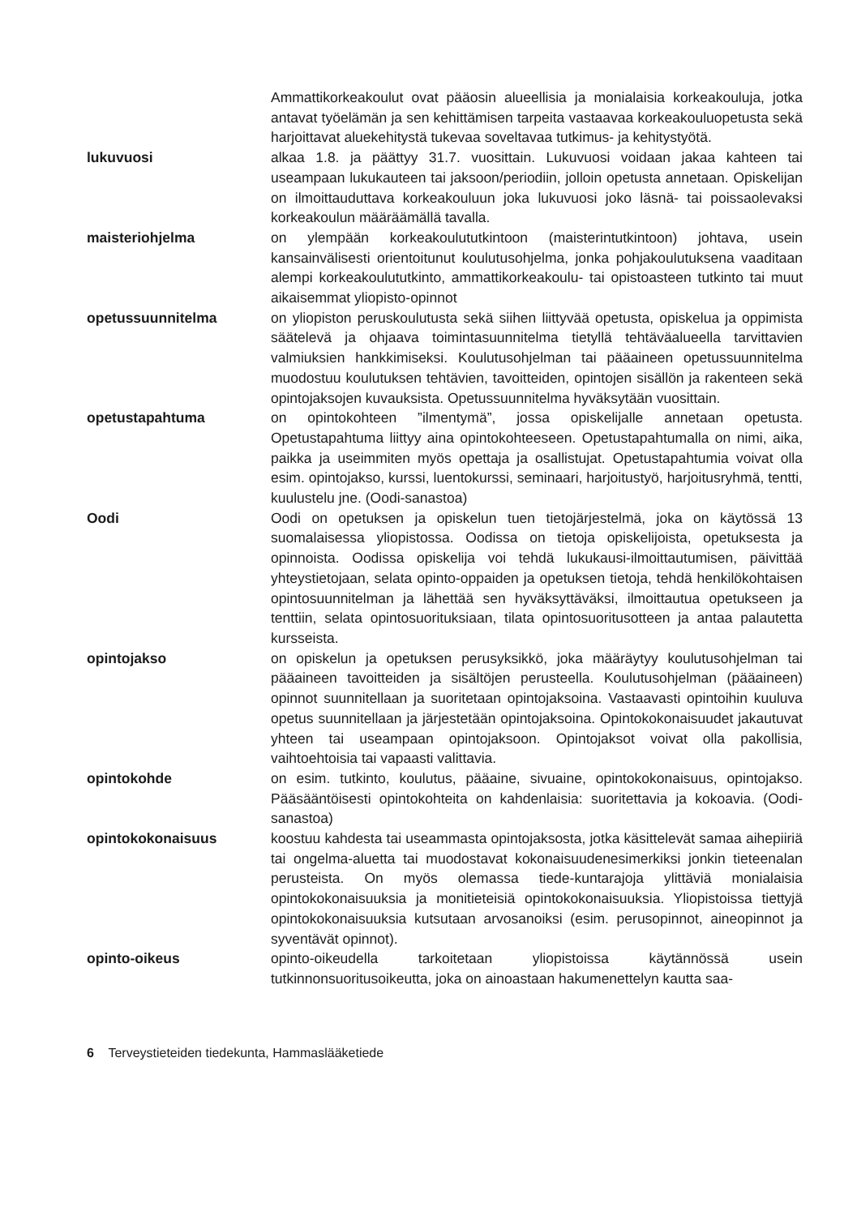Ammattikorkeakoulut ovat pääosin alueellisia ja monialaisia korkea­kouluja, jotka antavat työelämän ja sen kehittämisen tarpeita vastaavaa korkeakouluopetusta sekä harjoittavat aluekehitystä tukevaa soveltavaa tutkimus- ja kehitystyötä.
lukuvuosi alkaa 1.8. ja päättyy 31.7. vuosittain. Lukuvuosi voidaan jakaa kahteen tai useampaan lukukauteen tai jaksoon/periodiin, jolloin opetusta annetaan. Opiskelijan on ilmoittauduttava korkeakouluun joka lukuvuosi joko läsnä- tai poissaolevaksi korkeakoulun määräämällä tavalla.
maisteriohjelma on ylempään korkeakoulututkintoon (maisterintutkintoon) johtava, usein kansainvälisesti orientoitunut koulutusohjelma, jonka pohjakoulutuksena vaaditaan alempi korkeakoulututkinto, ammattikorkeakoulu- tai opistoasteen tutkinto tai muut aikaisemmat yliopisto-opinnot
opetussuunnitelma on yliopiston peruskoulutusta sekä siihen liittyvää opetusta, opiskelua ja oppimista säätelevä ja ohjaava toimintasuunnitelma tietyllä tehtäväalueella tarvittavien valmiuksien hankkimiseksi. Koulutusohjelman tai pääaineen opetussuunnitelma muodostuu koulutuksen tehtävien, tavoitteiden, opintojen sisällön ja rakenteen sekä opintojaksojen kuvauksista. Opetussuunnitelma hyväksytään vuosittain.
opetustapahtuma on opintokohteen ”ilmentymä”, jossa opiskelijalle annetaan opetusta. Opetustapahtuma liittyy aina opintokohteeseen. Opetustapahtumalla on nimi, aika, paikka ja useimmiten myös opettaja ja osallistujat. Opetustapahtumia voivat olla esim. opintojakso, kurssi, luentokurssi, seminaari, harjoitustyö, harjoitusryhmä, tentti, kuulustelu jne. (Oodi-sanastoa)
Oodi Oodi on opetuksen ja opiskelun tuen tietojärjestelmä, joka on käytössä 13 suomalaisessa yliopistossa. Oodissa on tietoja opiskelijoista, opetuksesta ja opinnoista. Oodissa opiskelija voi tehdä lukukausi-ilmoittautumisen, päivittää yhteystietojaan, selata opinto-oppaiden ja opetuksen tietoja, tehdä henkilökohtaisen opintosuunnitelman ja lähettää sen hyväksyttäväksi, ilmoittautua opetukseen ja tenttiin, selata opintosuorituksiaan, tilata opintosuoritusotteen ja antaa palautetta kursseista.
opintojakso on opiskelun ja opetuksen perusyksikkö, joka määräytyy koulutusohjelman tai pääaineen tavoitteiden ja sisältöjen perusteella. Koulutusohjelman (pääaineen) opinnot suunnitellaan ja suoritetaan opintojaksoina. Vastaavasti opintoihin kuuluva opetus suunnitellaan ja järjestetään opintojaksoina. Opintokokonaisuudet jakautuvat yhteen tai useampaan opintojaksoon. Opintojaksot voivat olla pakollisia, vaihtoehtoisia tai vapaasti valittavia.
opintokohde on esim. tutkinto, koulutus, pääaine, sivuaine, opintokokonaisuus, opintojakso. Pääsääntöisesti opintokohteita on kahdenlaisia: suoritettavia ja kokoavia. (Oodi-sanastoa)
opintokokonaisuus koostuu kahdesta tai useammasta opintojaksosta, jotka käsittelevät samaa aihepiiriä tai ongelma-aluetta tai muodostavat kokonaisuudenesimerkiksi jonkin tieteenalan perusteista. On myös olemassa tiede-kuntarajoja ylittäviä monialaisia opintokokonaisuuksia ja monitieteisiä opintokokonaisuuksia. Yliopistoissa tiettyjä opintokokonaisuuksia kutsutaan arvosanoiksi (esim. perusopinnot, aineopinnot ja syventävät opinnot).
opinto-oikeus opinto-oikeudella tarkoitetaan yliopistoissa käytännössä usein tutkinnonsuoritusoikeutta, joka on ainoastaan hakumenettelyn kautta saa-
6 Terveystieteiden tiedekunta, Hammaslääketiede